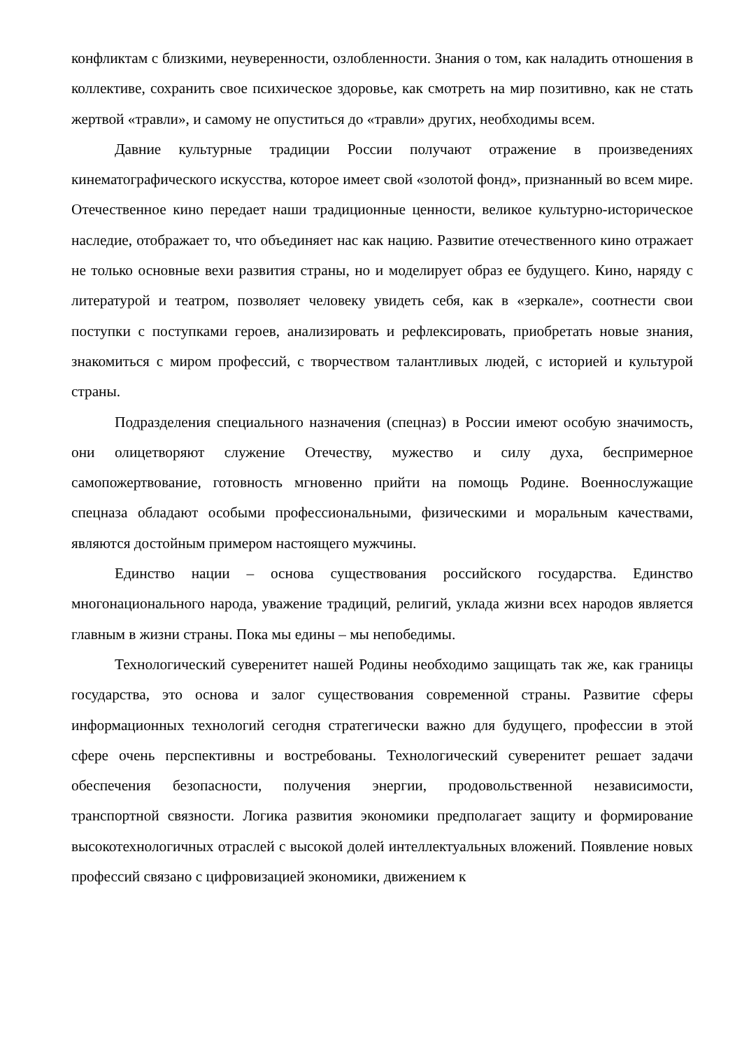конфликтам с близкими, неуверенности, озлобленности. Знания о том, как наладить отношения в коллективе, сохранить свое психическое здоровье, как смотреть на мир позитивно, как не стать жертвой «травли», и самому не опуститься до «травли» других, необходимы всем.
Давние культурные традиции России получают отражение в произведениях кинематографического искусства, которое имеет свой «золотой фонд», признанный во всем мире. Отечественное кино передает наши традиционные ценности, великое культурно-историческое наследие, отображает то, что объединяет нас как нацию. Развитие отечественного кино отражает не только основные вехи развития страны, но и моделирует образ ее будущего. Кино, наряду с литературой и театром, позволяет человеку увидеть себя, как в «зеркале», соотнести свои поступки с поступками героев, анализировать и рефлексировать, приобретать новые знания, знакомиться с миром профессий, с творчеством талантливых людей, с историей и культурой страны.
Подразделения специального назначения (спецназ) в России имеют особую значимость, они олицетворяют служение Отечеству, мужество и силу духа, беспримерное самопожертвование, готовность мгновенно прийти на помощь Родине. Военнослужащие спецназа обладают особыми профессиональными, физическими и моральным качествами, являются достойным примером настоящего мужчины.
Единство нации – основа существования российского государства. Единство многонационального народа, уважение традиций, религий, уклада жизни всех народов является главным в жизни страны. Пока мы едины – мы непобедимы.
Технологический суверенитет нашей Родины необходимо защищать так же, как границы государства, это основа и залог существования современной страны. Развитие сферы информационных технологий сегодня стратегически важно для будущего, профессии в этой сфере очень перспективны и востребованы. Технологический суверенитет решает задачи обеспечения безопасности, получения энергии, продовольственной независимости, транспортной связности. Логика развития экономики предполагает защиту и формирование высокотехнологичных отраслей с высокой долей интеллектуальных вложений. Появление новых профессий связано с цифровизацией экономики, движением к